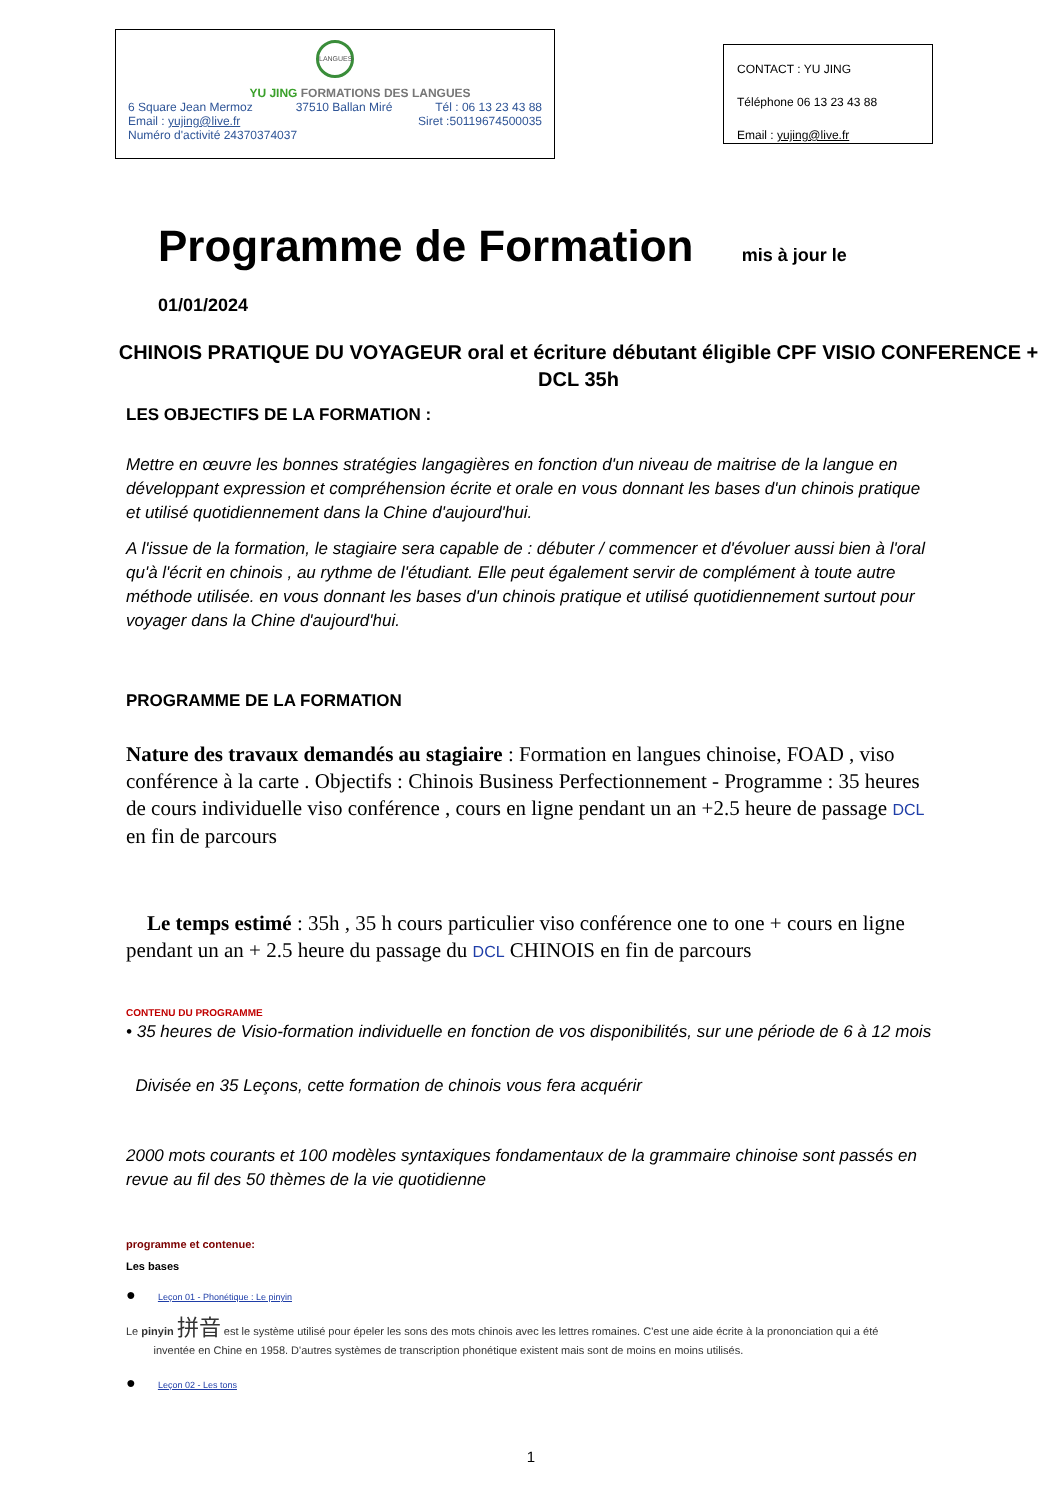LANGUES
YU JING FORMATIONS DES LANGUES
6 Square Jean Mermoz 37510 Ballan Miré Tél : 06 13 23 43 88
Email : yujing@live.fr Siret :50119674500035
Numéro d'activité 24370374037
CONTACT : YU JING
Téléphone 06 13 23 43 88
Email : yujing@live.fr
Programme de Formation mis à jour le 01/01/2024
CHINOIS PRATIQUE DU VOYAGEUR oral et écriture débutant éligible CPF VISIO CONFERENCE + DCL 35h
LES OBJECTIFS DE LA FORMATION :
Mettre en œuvre les bonnes stratégies langagières en fonction d'un niveau de maitrise de la langue en développant expression et compréhension écrite et orale en vous donnant les bases d'un chinois pratique et utilisé quotidiennement dans la Chine d'aujourd'hui.
A l'issue de la formation, le stagiaire sera capable de : débuter / commencer et d'évoluer aussi bien à l'oral qu'à l'écrit en chinois , au rythme de l'étudiant. Elle peut également servir de complément à toute autre méthode utilisée. en vous donnant les bases d'un chinois pratique et utilisé quotidiennement surtout pour voyager dans la Chine d'aujourd'hui.
PROGRAMME DE LA FORMATION
Nature des travaux demandés au stagiaire : Formation en langues chinoise, FOAD , viso conférence à la carte . Objectifs : Chinois Business Perfectionnement - Programme : 35 heures de cours individuelle viso conférence , cours en ligne pendant un an +2.5 heure de passage DCL en fin de parcours
Le temps estimé : 35h , 35 h cours particulier viso conférence one to one + cours en ligne pendant un an + 2.5 heure du passage du DCL CHINOIS en fin de parcours
CONTENU DU PROGRAMME
• 35 heures de Visio-formation individuelle en fonction de vos disponibilités, sur une période de 6 à 12 mois
Divisée en 35 Leçons, cette formation de chinois vous fera acquérir
2000 mots courants et 100 modèles syntaxiques fondamentaux de la grammaire chinoise sont passés en revue au fil des 50 thèmes de la vie quotidienne
programme et contenue:
Les bases
● Leçon 01 - Phonétique : Le pinyin
Le pinyin 拼音 est le système utilisé pour épeler les sons des mots chinois avec les lettres romaines. C'est une aide écrite à la prononciation qui a été
inventée en Chine en 1958. D'autres systèmes de transcription phonétique existent mais sont de moins en moins utilisés.
● Leçon 02 - Les tons
1